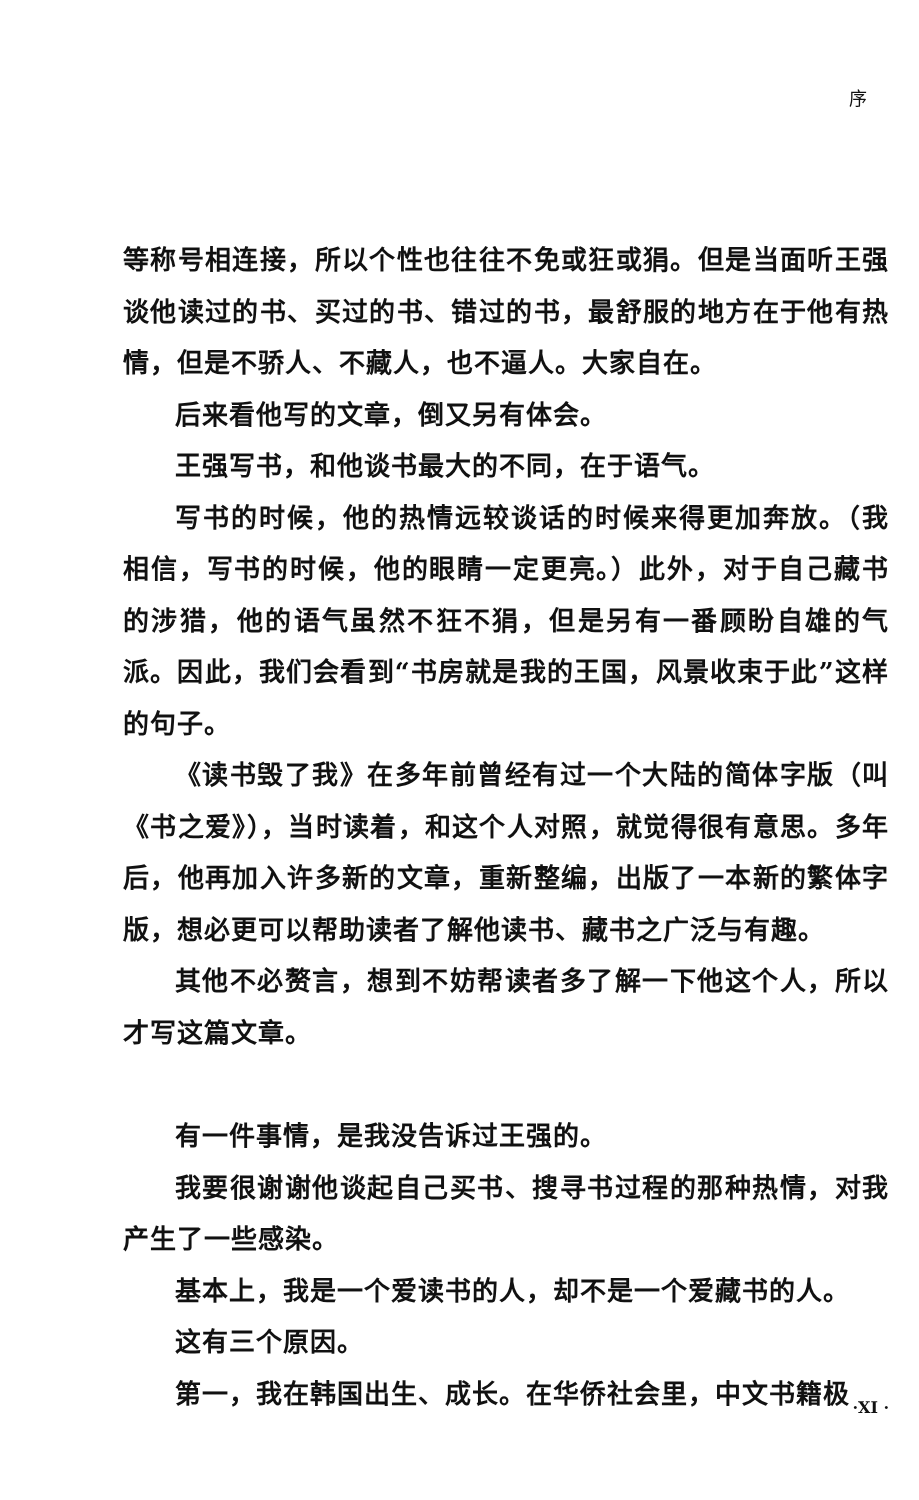序
等称号相连接，所以个性也往往不免或狂或狷。但是当面听王强谈他读过的书、买过的书、错过的书，最舒服的地方在于他有热情，但是不骄人、不藏人，也不逼人。大家自在。
后来看他写的文章，倒又另有体会。
王强写书，和他谈书最大的不同，在于语气。
写书的时候，他的热情远较谈话的时候来得更加奔放。（我相信，写书的时候，他的眼睛一定更亮。）此外，对于自己藏书的涉猎，他的语气虽然不狂不狷，但是另有一番顾盼自雄的气派。因此，我们会看到“书房就是我的王国，风景收束于此”这样的句子。
《读书毁了我》在多年前曾经有过一个大陆的简体字版（叫《书之爱》），当时读着，和这个人对照，就觉得很有意思。多年后，他再加入许多新的文章，重新整编，出版了一本新的繁体字版，想必更可以帮助读者了解他读书、藏书之广泛与有趣。
其他不必赘言，想到不妨帮读者多了解一下他这个人，所以才写这篇文章。
有一件事情，是我没告诉过王强的。
我要很谢谢他谈起自己买书、搜寻书过程的那种热情，对我产生了一些感染。
基本上，我是一个爱读书的人，却不是一个爱藏书的人。
这有三个原因。
第一，我在韩国出生、成长。在华侨社会里，中文书籍极
·XI ·